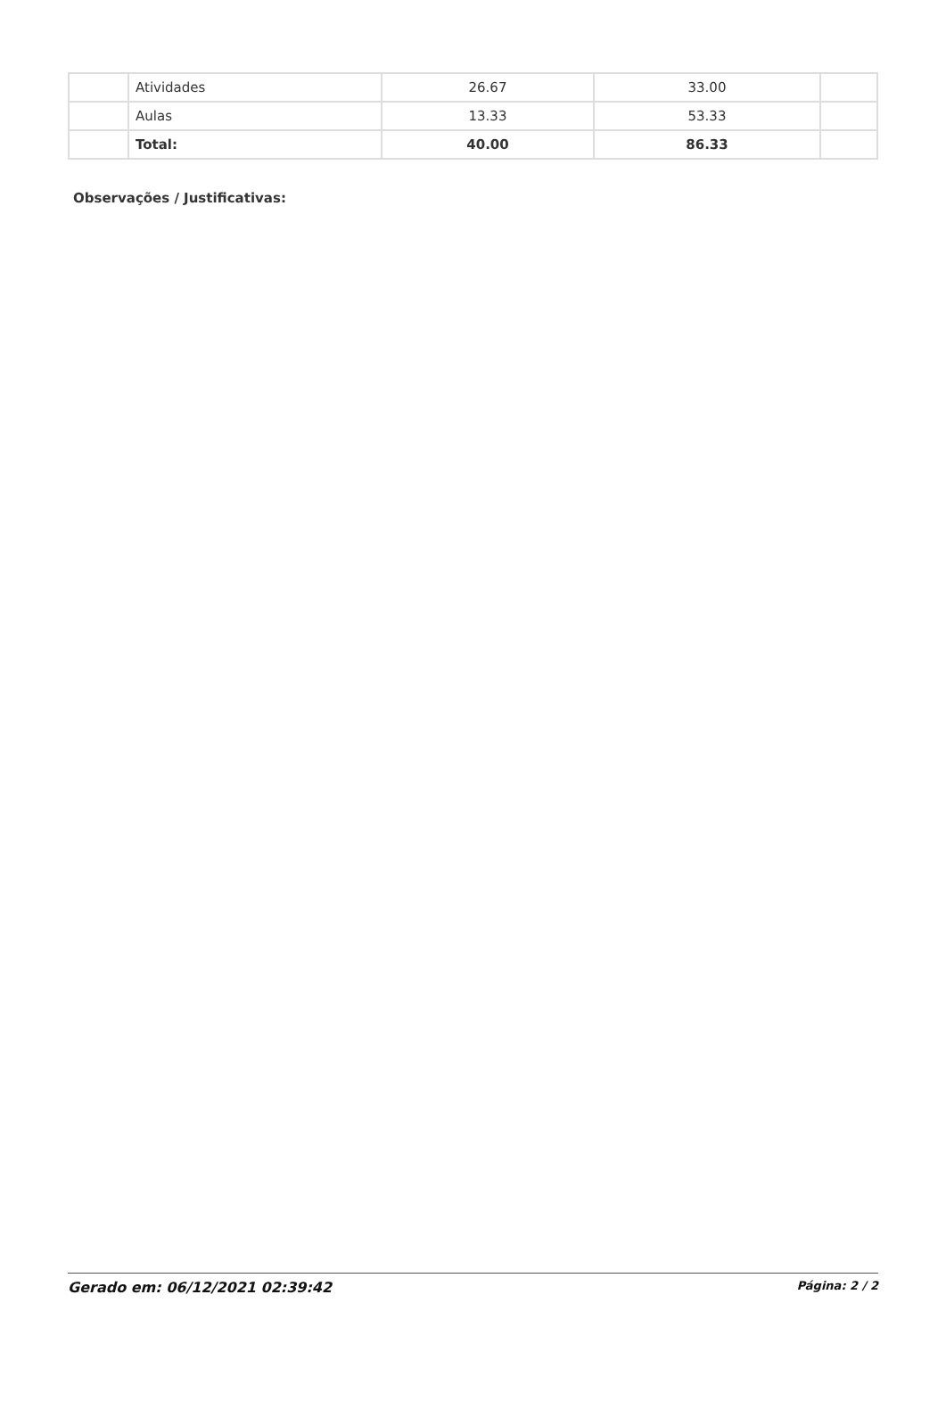| | Atividades | 26.67 | 33.00 | |
| | Aulas | 13.33 | 53.33 | |
| | Total: | 40.00 | 86.33 | |
Observações / Justificativas:
Gerado em: 06/12/2021 02:39:42 Página: 2 / 2